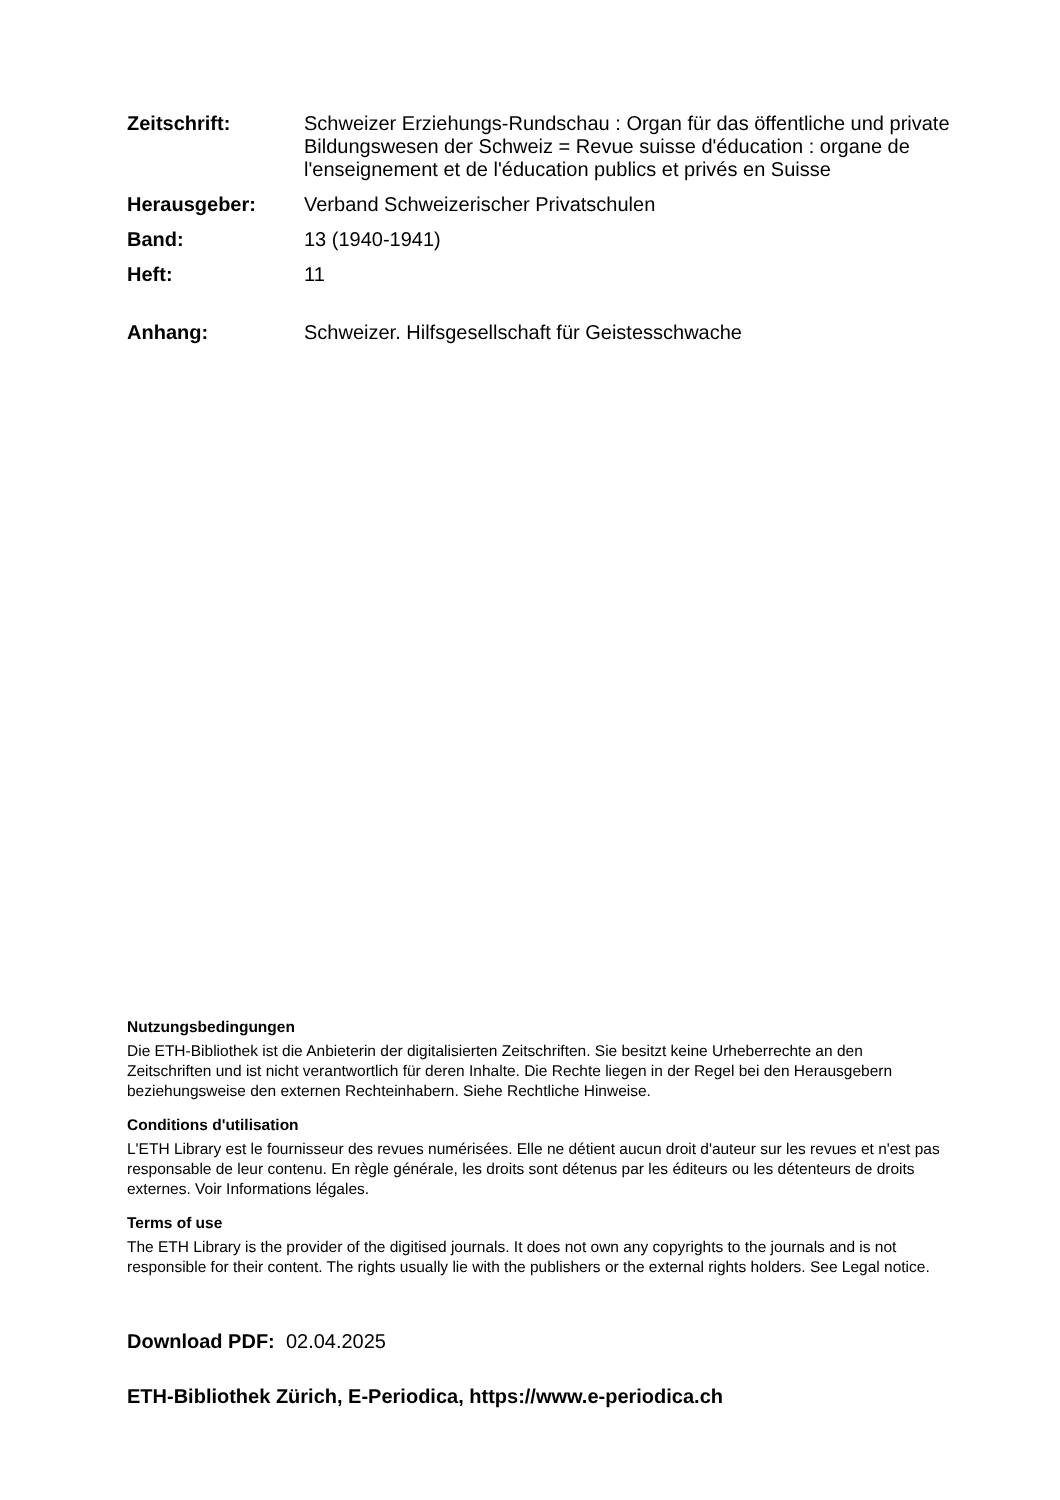Zeitschrift: Schweizer Erziehungs-Rundschau : Organ für das öffentliche und private Bildungswesen der Schweiz = Revue suisse d'éducation : organe de l'enseignement et de l'éducation publics et privés en Suisse
Herausgeber: Verband Schweizerischer Privatschulen
Band: 13 (1940-1941)
Heft: 11
Anhang: Schweizer. Hilfsgesellschaft für Geistesschwache
Nutzungsbedingungen
Die ETH-Bibliothek ist die Anbieterin der digitalisierten Zeitschriften. Sie besitzt keine Urheberrechte an den Zeitschriften und ist nicht verantwortlich für deren Inhalte. Die Rechte liegen in der Regel bei den Herausgebern beziehungsweise den externen Rechteinhabern. Siehe Rechtliche Hinweise.
Conditions d'utilisation
L'ETH Library est le fournisseur des revues numérisées. Elle ne détient aucun droit d'auteur sur les revues et n'est pas responsable de leur contenu. En règle générale, les droits sont détenus par les éditeurs ou les détenteurs de droits externes. Voir Informations légales.
Terms of use
The ETH Library is the provider of the digitised journals. It does not own any copyrights to the journals and is not responsible for their content. The rights usually lie with the publishers or the external rights holders. See Legal notice.
Download PDF: 02.04.2025
ETH-Bibliothek Zürich, E-Periodica, https://www.e-periodica.ch